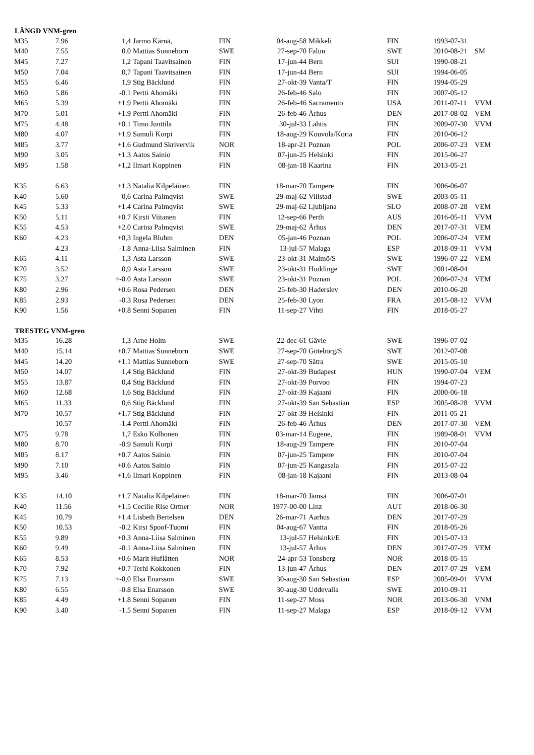| LÄNGD VNM-gren | | | | | | | | | |
| --- | --- | --- | --- | --- | --- | --- | --- | --- | --- |
| M35 | 7.96 | 1,4 | Jarmo Kärnä, | FIN | 04-aug-58 | Mikkeli | FIN | 1993-07-31 | |
| M40 | 7.55 | 0.0 | Mattias Sunneborn | SWE | 27-sep-70 | Falun | SWE | 2010-08-21 | SM |
| M45 | 7.27 | 1,2 | Tapani Taavitsainen | FIN | 17-jun-44 | Bern | SUI | 1990-08-21 | |
| M50 | 7.04 | 0,7 | Tapani Taavitsainen | FIN | 17-jun-44 | Bern | SUI | 1994-06-05 | |
| M55 | 6.46 | 1,9 | Stig Bäcklund | FIN | 27-okt-39 | Vanta/T | FIN | 1994-05-29 | |
| M60 | 5.86 | -0.1 | Pertti Ahomäki | FIN | 26-feb-46 | Salo | FIN | 2007-05-12 | |
| M65 | 5.39 | +1.9 | Pertti Ahomäki | FIN | 26-feb-46 | Sacramento | USA | 2011-07-11 | VVM |
| M70 | 5.01 | +1.9 | Pertti Ahomäki | FIN | 26-feb-46 | Århus | DEN | 2017-08-02 | VEM |
| M75 | 4.48 | +0.1 | Timo Junttila | FIN | 30-jul-33 | Lahtis | FIN | 2009-07-30 | VVM |
| M80 | 4.07 | +1.9 | Samuli Korpi | FIN | 18-aug-29 | Kouvola/Koria | FIN | 2010-06-12 | |
| M85 | 3.77 | +1.6 | Gudmund Skrivervik | NOR | 18-apr-21 | Poznan | POL | 2006-07-23 | VEM |
| M90 | 3.05 | +1.3 | Aatos Sainio | FIN | 07-jun-25 | Helsinki | FIN | 2015-06-27 | |
| M95 | 1.58 | +1,2 | Ilmari Koppinen | FIN | 08-jan-18 | Kaarina | FIN | 2013-05-21 | |
| K35 | 6.63 | +1.3 | Natalia Kilpeläinen | FIN | 18-mar-70 | Tampere | FIN | 2006-06-07 | |
| K40 | 5.60 | 0,6 | Carina Palmqvist | SWE | 29-maj-62 | Villstad | SWE | 2003-05-11 | |
| K45 | 5.33 | +1.4 | Carina Palmqvist | SWE | 29-maj-62 | Ljubljana | SLO | 2008-07-28 | VEM |
| K50 | 5.11 | +0.7 | Kirsti Viitanen | FIN | 12-sep-66 | Perth | AUS | 2016-05-11 | VVM |
| K55 | 4.53 | +2.0 | Carina Palmqvist | SWE | 29-maj-62 | Århus | DEN | 2017-07-31 | VEM |
| K60 | 4.23 | +0,3 | Ingela Bluhm | DEN | 05-jan-46 | Poznan | POL | 2006-07-24 | VEM |
| | 4.23 | -1.8 | Anna-Liisa Salminen | FIN | 13-jul-57 | Malaga | ESP | 2018-09-11 | VVM |
| K65 | 4.11 | 1,3 | Asta Larsson | SWE | 23-okt-31 | Malmö/S | SWE | 1996-07-22 | VEM |
| K70 | 3.52 | 0,9 | Asta Larsson | SWE | 23-okt-31 | Huddinge | SWE | 2001-08-04 | |
| K75 | 3.27 | +-0.0 | Asta Larsson | SWE | 23-okt-31 | Poznan | POL | 2006-07-24 | VEM |
| K80 | 2.96 | +0.6 | Rosa Pedersen | DEN | 25-feb-30 | Haderslev | DEN | 2010-06-20 | |
| K85 | 2.93 | -0.3 | Rosa Pedersen | DEN | 25-feb-30 | Lyon | FRA | 2015-08-12 | VVM |
| K90 | 1.56 | +0.8 | Senni Sopanen | FIN | 11-sep-27 | Vihti | FIN | 2018-05-27 | |
| TRESTEG VNM-gren | | | | | | | | | |
| M35 | 16.28 | 1,3 | Arne Holm | SWE | 22-dec-61 | Gävle | SWE | 1996-07-02 | |
| M40 | 15.14 | +0.7 | Mattias Sunneborn | SWE | 27-sep-70 | Göteborg/S | SWE | 2012-07-08 | |
| M45 | 14.20 | +1.1 | Mattias Sunneborn | SWE | 27-sep-70 | Sätra | SWE | 2015-05-10 | |
| M50 | 14.07 | 1,4 | Stig Bäcklund | FIN | 27-okt-39 | Budapest | HUN | 1990-07-04 | VEM |
| M55 | 13.87 | 0,4 | Stig Bäcklund | FIN | 27-okt-39 | Porvoo | FIN | 1994-07-23 | |
| M60 | 12.68 | 1,6 | Stig Bäcklund | FIN | 27-okt-39 | Kajaani | FIN | 2000-06-18 | |
| M65 | 11.33 | 0,6 | Stig Bäcklund | FIN | 27-okt-39 | San Sebastian | ESP | 2005-08-28 | VVM |
| M70 | 10.57 | +1.7 | Stig Bäcklund | FIN | 27-okt-39 | Helsinki | FIN | 2011-05-21 | |
| | 10.57 | -1.4 | Pertti Ahomäki | FIN | 26-feb-46 | Århus | DEN | 2017-07-30 | VEM |
| M75 | 9.78 | 1,7 | Esko Kolhonen | FIN | 03-mar-14 | Eugene, | FIN | 1989-08-01 | VVM |
| M80 | 8.70 | -0.9 | Samuli Korpi | FIN | 18-aug-29 | Tampere | FIN | 2010-07-04 | |
| M85 | 8.17 | +0.7 | Aatos Sainio | FIN | 07-jun-25 | Tampere | FIN | 2010-07-04 | |
| M90 | 7.10 | +0.6 | Aatos Sainio | FIN | 07-jun-25 | Kangasala | FIN | 2015-07-22 | |
| M95 | 3.46 | +1,6 | Ilmari Koppinen | FIN | 08-jan-18 | Kajaani | FIN | 2013-08-04 | |
| K35 | 14.10 | +1.7 | Natalia Kilpeläinen | FIN | 18-mar-70 | Jämsä | FIN | 2006-07-01 | |
| K40 | 11.56 | +1.5 | Cecilie Rise Ortner | NOR | 1977-00-00 | Linz | AUT | 2018-06-30 | |
| K45 | 10.79 | +1.4 | Lisbeth Bertelsen | DEN | 26-mar-71 | Aarhus | DEN | 2017-07-29 | |
| K50 | 10.53 | -0.2 | Kirsi Spoof-Tuomi | FIN | 04-aug-67 | Vantta | FIN | 2018-05-26 | |
| K55 | 9.89 | +0.3 | Anna-Liisa Salminen | FIN | 13-jul-57 | Helsinki/E | FIN | 2015-07-13 | |
| K60 | 9.49 | -0.1 | Anna-Liisa Salminen | FIN | 13-jul-57 | Århus | DEN | 2017-07-29 | VEM |
| K65 | 8.53 | +0.6 | Marit Huflåtten | NOR | 24-apr-53 | Tonsberg | NOR | 2018-05-15 | |
| K70 | 7.92 | +0.7 | Terhi Kokkonen | FIN | 13-jun-47 | Århus | DEN | 2017-07-29 | VEM |
| K75 | 7.13 | +-0,0 | Elsa Enarsson | SWE | 30-aug-30 | San Sebastian | ESP | 2005-09-01 | VVM |
| K80 | 6.55 | -0.8 | Elsa Enarsson | SWE | 30-aug-30 | Uddevalla | SWE | 2010-09-11 | |
| K85 | 4.49 | +1.8 | Senni Sopanen | FIN | 11-sep-27 | Moss | NOR | 2013-06-30 | VNM |
| K90 | 3.40 | -1.5 | Senni Sopanen | FIN | 11-sep-27 | Malaga | ESP | 2018-09-12 | VVM |